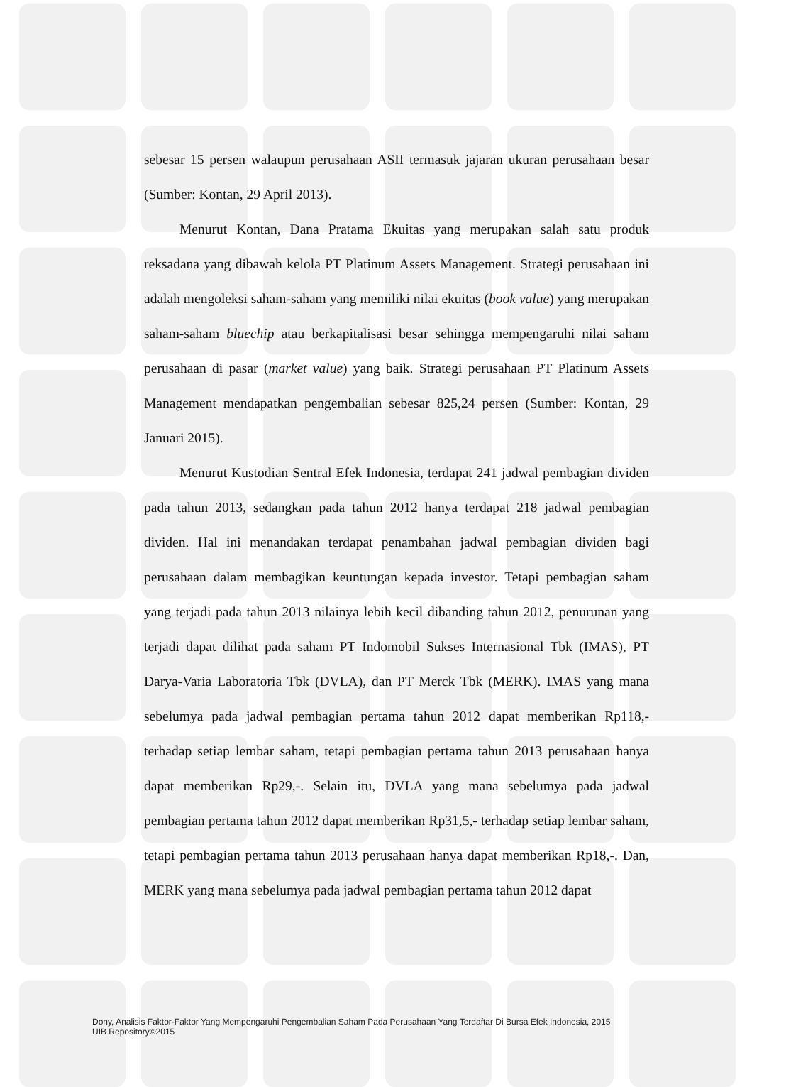sebesar 15 persen walaupun perusahaan ASII termasuk jajaran ukuran perusahaan besar (Sumber: Kontan, 29 April 2013).
Menurut Kontan, Dana Pratama Ekuitas yang merupakan salah satu produk reksadana yang dibawah kelola PT Platinum Assets Management. Strategi perusahaan ini adalah mengoleksi saham-saham yang memiliki nilai ekuitas (book value) yang merupakan saham-saham bluechip atau berkapitalisasi besar sehingga mempengaruhi nilai saham perusahaan di pasar (market value) yang baik. Strategi perusahaan PT Platinum Assets Management mendapatkan pengembalian sebesar 825,24 persen (Sumber: Kontan, 29 Januari 2015).
Menurut Kustodian Sentral Efek Indonesia, terdapat 241 jadwal pembagian dividen pada tahun 2013, sedangkan pada tahun 2012 hanya terdapat 218 jadwal pembagian dividen. Hal ini menandakan terdapat penambahan jadwal pembagian dividen bagi perusahaan dalam membagikan keuntungan kepada investor. Tetapi pembagian saham yang terjadi pada tahun 2013 nilainya lebih kecil dibanding tahun 2012, penurunan yang terjadi dapat dilihat pada saham PT Indomobil Sukses Internasional Tbk (IMAS), PT Darya-Varia Laboratoria Tbk (DVLA), dan PT Merck Tbk (MERK). IMAS yang mana sebelumya pada jadwal pembagian pertama tahun 2012 dapat memberikan Rp118,- terhadap setiap lembar saham, tetapi pembagian pertama tahun 2013 perusahaan hanya dapat memberikan Rp29,-. Selain itu, DVLA yang mana sebelumya pada jadwal pembagian pertama tahun 2012 dapat memberikan Rp31,5,- terhadap setiap lembar saham, tetapi pembagian pertama tahun 2013 perusahaan hanya dapat memberikan Rp18,-. Dan, MERK yang mana sebelumya pada jadwal pembagian pertama tahun 2012 dapat
Dony, Analisis Faktor-Faktor Yang Mempengaruhi Pengembalian Saham Pada Perusahaan Yang Terdaftar Di Bursa Efek Indonesia, 2015
UIB Repository©2015